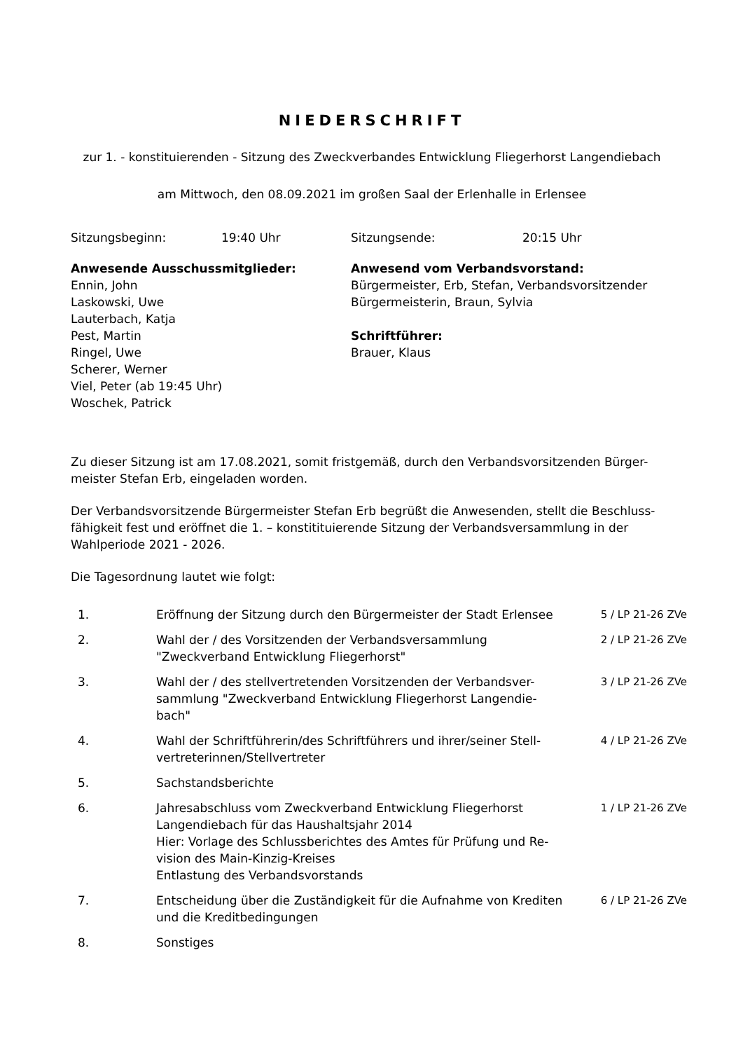NIEDERSCHRIFT
zur 1. - konstituierenden - Sitzung des Zweckverbandes Entwicklung Fliegerhorst Langendiebach
am Mittwoch, den 08.09.2021 im großen Saal der Erlenhalle in Erlensee
Sitzungsbeginn: 19:40 Uhr Sitzungsende: 20:15 Uhr
Anwesende Ausschussmitglieder:
Ennin, John
Laskowski, Uwe
Lauterbach, Katja
Pest, Martin
Ringel, Uwe
Scherer, Werner
Viel, Peter (ab 19:45 Uhr)
Woschek, Patrick
Anwesend vom Verbandsvorstand:
Bürgermeister, Erb, Stefan, Verbandsvorsitzender
Bürgermeisterin, Braun, Sylvia
Schriftführer:
Brauer, Klaus
Zu dieser Sitzung ist am 17.08.2021, somit fristgemäß, durch den Verbandsvorsitzenden Bürger-
meister Stefan Erb, eingeladen worden.
Der Verbandsvorsitzende Bürgermeister Stefan Erb begrüßt die Anwesenden, stellt die Beschluss-
fähigkeit fest und eröffnet die 1. – konstitituierende Sitzung der Verbandsversammlung in der
Wahlperiode 2021 - 2026.
Die Tagesordnung lautet wie folgt:
| 1. | Eröffnung der Sitzung durch den Bürgermeister der Stadt Erlensee | 5 / LP 21-26 ZVe |
| 2. | Wahl der / des Vorsitzenden der Verbandsversammlung "Zweckverband Entwicklung Fliegerhorst" | 2 / LP 21-26 ZVe |
| 3. | Wahl der / des stellvertretenden Vorsitzenden der Verbandsver- sammlung "Zweckverband Entwicklung Fliegerhorst Langendie- bach" | 3 / LP 21-26 ZVe |
| 4. | Wahl der Schriftführerin/des Schriftführers und ihrer/seiner Stell- vertreterinnen/Stellvertreter | 4 / LP 21-26 ZVe |
| 5. | Sachstandsberichte | |
| 6. | Jahresabschluss vom Zweckverband Entwicklung Fliegerhorst Langendiebach für das Haushaltsjahr 2014 Hier: Vorlage des Schlussberichtes des Amtes für Prüfung und Re- vision des Main-Kinzig-Kreises Entlastung des Verbandsvorstands | 1 / LP 21-26 ZVe |
| 7. | Entscheidung über die Zuständigkeit für die Aufnahme von Krediten und die Kreditbedingungen | 6 / LP 21-26 ZVe |
| 8. | Sonstiges | |